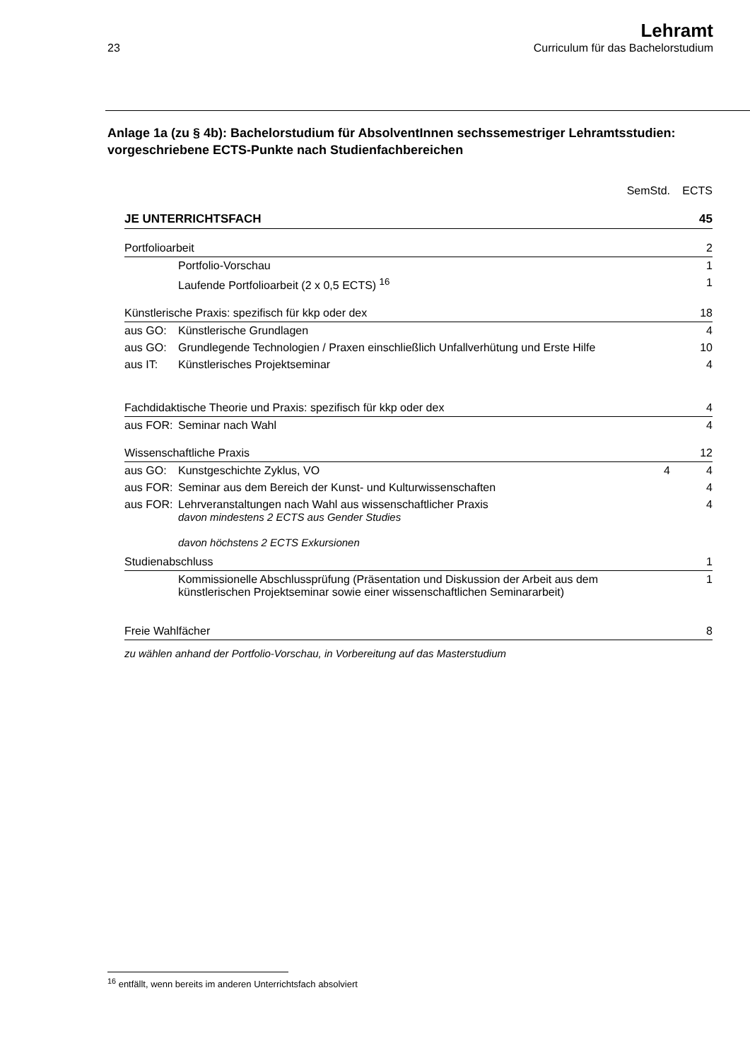23
Lehramt
Curriculum für das Bachelorstudium
Anlage 1a (zu § 4b): Bachelorstudium für AbsolventInnen sechssemestriger Lehramtsstudien: vorgeschriebene ECTS-Punkte nach Studienfachbereichen
| | | SemStd. | ECTS |
| JE UNTERRICHTSFACH | | | 45 |
| Portfolioarbeit | | | 2 |
| | Portfolio-Vorschau | | 1 |
| | Laufende Portfolioarbeit (2 x 0,5 ECTS) <sup>16</sup> | | 1 |
| Künstlerische Praxis: spezifisch für kkp oder dex | | | 18 |
| aus GO: | Künstlerische Grundlagen | | 4 |
| aus GO: | Grundlegende Technologien / Praxen einschließlich Unfallverhütung und Erste Hilfe | | 10 |
| aus IT: | Künstlerisches Projektseminar | | 4 |
| Fachdidaktische Theorie und Praxis: spezifisch für kkp oder dex | | | 4 |
| aus FOR: | Seminar nach Wahl | | 4 |
| Wissenschaftliche Praxis | | | 12 |
| aus GO: | Kunstgeschichte Zyklus, VO | 4 | 4 |
| aus FOR: | Seminar aus dem Bereich der Kunst- und Kulturwissenschaften | | 4 |
| aus FOR: | Lehrveranstaltungen nach Wahl aus wissenschaftlicher Praxis davon mindestens 2 ECTS aus Gender Studies davon höchstens 2 ECTS Exkursionen | | 4 |
| Studienabschluss | | | 1 |
| | Kommissionelle Abschlussprüfung (Präsentation und Diskussion der Arbeit aus dem künstlerischen Projektseminar sowie einer wissenschaftlichen Seminararbeit) | | 1 |
| Freie Wahlfächer | | | 8 |
| zu wählen anhand der Portfolio-Vorschau, in Vorbereitung auf das Masterstudium | | | |
<sup>16</sup> entfällt, wenn bereits im anderen Unterrichtsfach absolviert